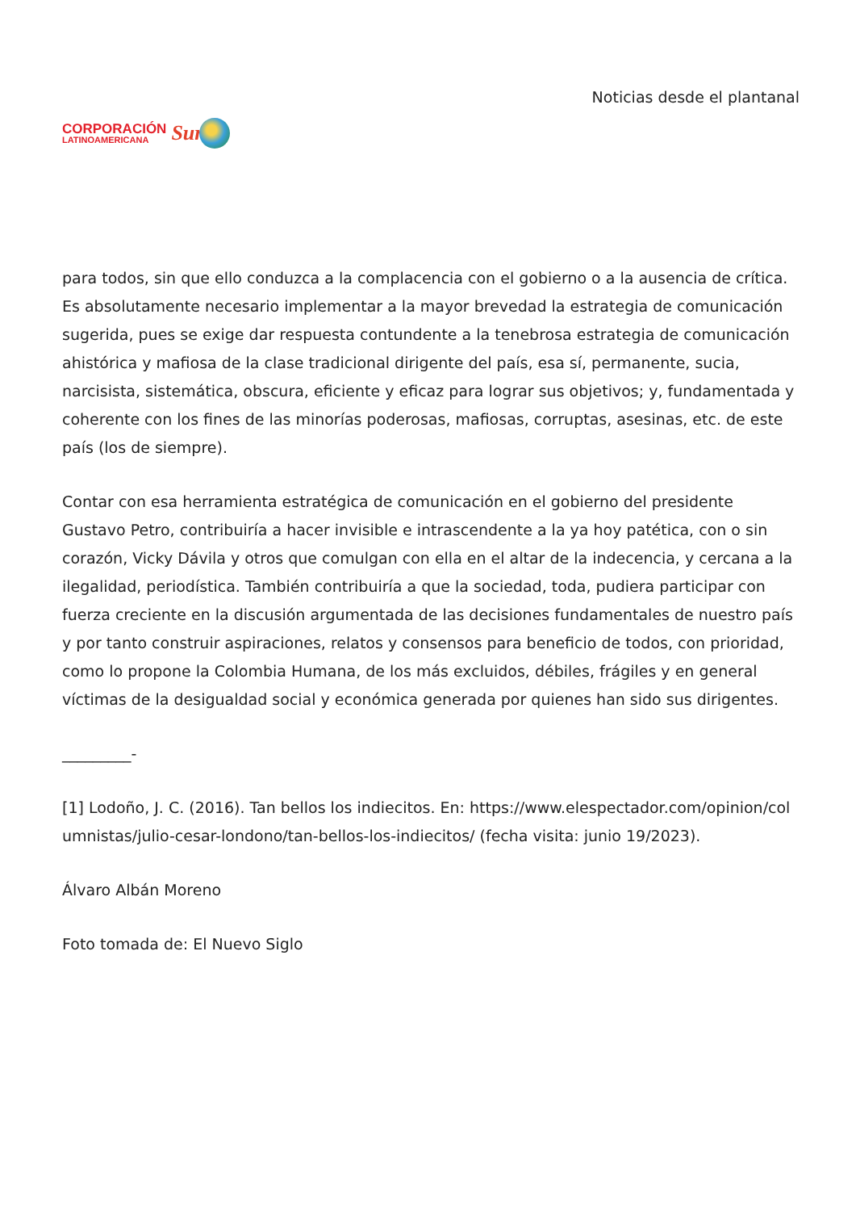CORPORACIÓN
LATINOAMERICANA
Sur
Noticias desde el plantanal
para todos, sin que ello conduzca a la complacencia con el gobierno o a la ausencia de crítica. Es absolutamente necesario implementar a la mayor brevedad la estrategia de comunicación sugerida, pues se exige dar respuesta contundente a la tenebrosa estrategia de comunicación ahistórica y mafiosa de la clase tradicional dirigente del país, esa sí, permanente, sucia, narcisista, sistemática, obscura, eficiente y eficaz para lograr sus objetivos; y, fundamentada y coherente con los fines de las minorías poderosas, mafiosas, corruptas, asesinas, etc. de este país (los de siempre).
Contar con esa herramienta estratégica de comunicación en el gobierno del presidente Gustavo Petro, contribuiría a hacer invisible e intrascendente a la ya hoy patética, con o sin corazón, Vicky Dávila y otros que comulgan con ella en el altar de la indecencia, y cercana a la ilegalidad, periodística. También contribuiría a que la sociedad, toda, pudiera participar con fuerza creciente en la discusión argumentada de las decisiones fundamentales de nuestro país y por tanto construir aspiraciones, relatos y consensos para beneficio de todos, con prioridad, como lo propone la Colombia Humana, de los más excluidos, débiles, frágiles y en general víctimas de la desigualdad social y económica generada por quienes han sido sus dirigentes.
_________-
[1] Lodoño, J. C. (2016). Tan bellos los indiecitos. En: https://www.elespectador.com/opinion/columnistas/julio-cesar-londono/tan-bellos-los-indiecitos/ (fecha visita: junio 19/2023).
Álvaro Albán Moreno
Foto tomada de: El Nuevo Siglo